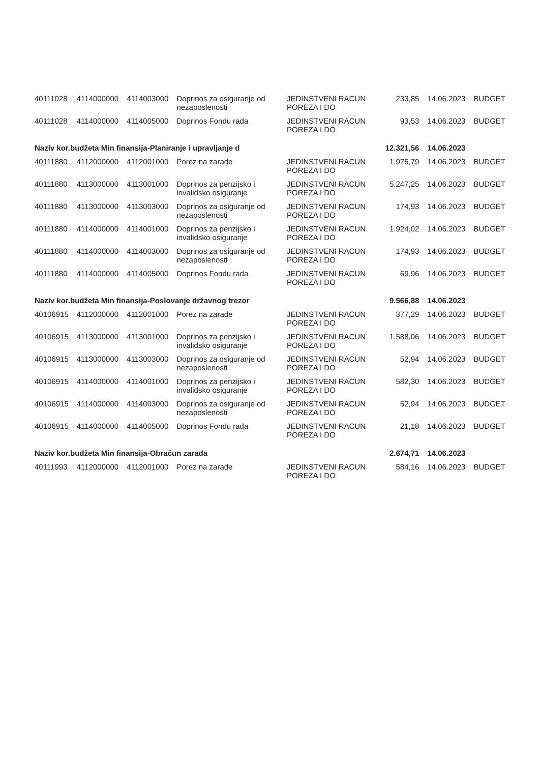| 40111028 | 4114000000 | 4114003000 | Doprinos za osiguranje od nezaposlenosti | JEDINSTVENI RACUN POREZA I DO | 233,85 | 14.06.2023 | BUDGET |
| 40111028 | 4114000000 | 4114005000 | Doprinos Fondu rada | JEDINSTVENI RACUN POREZA I DO | 93,53 | 14.06.2023 | BUDGET |
| Naziv kor.budžeta Min finansija-Planiranje i upravljanje d | | | | | 12.321,56 | 14.06.2023 | |
| 40111880 | 4112000000 | 4112001000 | Porez na zarade | JEDINSTVENI RACUN POREZA I DO | 1.975,79 | 14.06.2023 | BUDGET |
| 40111880 | 4113000000 | 4113001000 | Doprinos za penzijsko i invalidsko osiguranje | JEDINSTVENI RACUN POREZA I DO | 5.247,25 | 14.06.2023 | BUDGET |
| 40111880 | 4113000000 | 4113003000 | Doprinos za osiguranje od nezaposlenosti | JEDINSTVENI RACUN POREZA I DO | 174,93 | 14.06.2023 | BUDGET |
| 40111880 | 4114000000 | 4114001000 | Doprinos za penzijsko i invalidsko osiguranje | JEDINSTVENI RACUN POREZA I DO | 1.924,02 | 14.06.2023 | BUDGET |
| 40111880 | 4114000000 | 4114003000 | Doprinos za osiguranje od nezaposlenosti | JEDINSTVENI RACUN POREZA I DO | 174,93 | 14.06.2023 | BUDGET |
| 40111880 | 4114000000 | 4114005000 | Doprinos Fondu rada | JEDINSTVENI RACUN POREZA I DO | 69,96 | 14.06.2023 | BUDGET |
| Naziv kor.budžeta Min finansija-Poslovanje državnog trezor | | | | | 9.566,88 | 14.06.2023 | |
| 40106915 | 4112000000 | 4112001000 | Porez na zarade | JEDINSTVENI RACUN POREZA I DO | 377,29 | 14.06.2023 | BUDGET |
| 40106915 | 4113000000 | 4113001000 | Doprinos za penzijsko i invalidsko osiguranje | JEDINSTVENI RACUN POREZA I DO | 1.588,06 | 14.06.2023 | BUDGET |
| 40106915 | 4113000000 | 4113003000 | Doprinos za osiguranje od nezaposlenosti | JEDINSTVENI RACUN POREZA I DO | 52,94 | 14.06.2023 | BUDGET |
| 40106915 | 4114000000 | 4114001000 | Doprinos za penzijsko i invalidsko osiguranje | JEDINSTVENI RACUN POREZA I DO | 582,30 | 14.06.2023 | BUDGET |
| 40106915 | 4114000000 | 4114003000 | Doprinos za osiguranje od nezaposlenosti | JEDINSTVENI RACUN POREZA I DO | 52,94 | 14.06.2023 | BUDGET |
| 40106915 | 4114000000 | 4114005000 | Doprinos Fondu rada | JEDINSTVENI RACUN POREZA I DO | 21,18 | 14.06.2023 | BUDGET |
| Naziv kor.budžeta Min finansija-Obračun zarada | | | | | 2.674,71 | 14.06.2023 | |
| 40111993 | 4112000000 | 4112001000 | Porez na zarade | JEDINSTVENI RACUN POREZA I DO | 584,16 | 14.06.2023 | BUDGET |